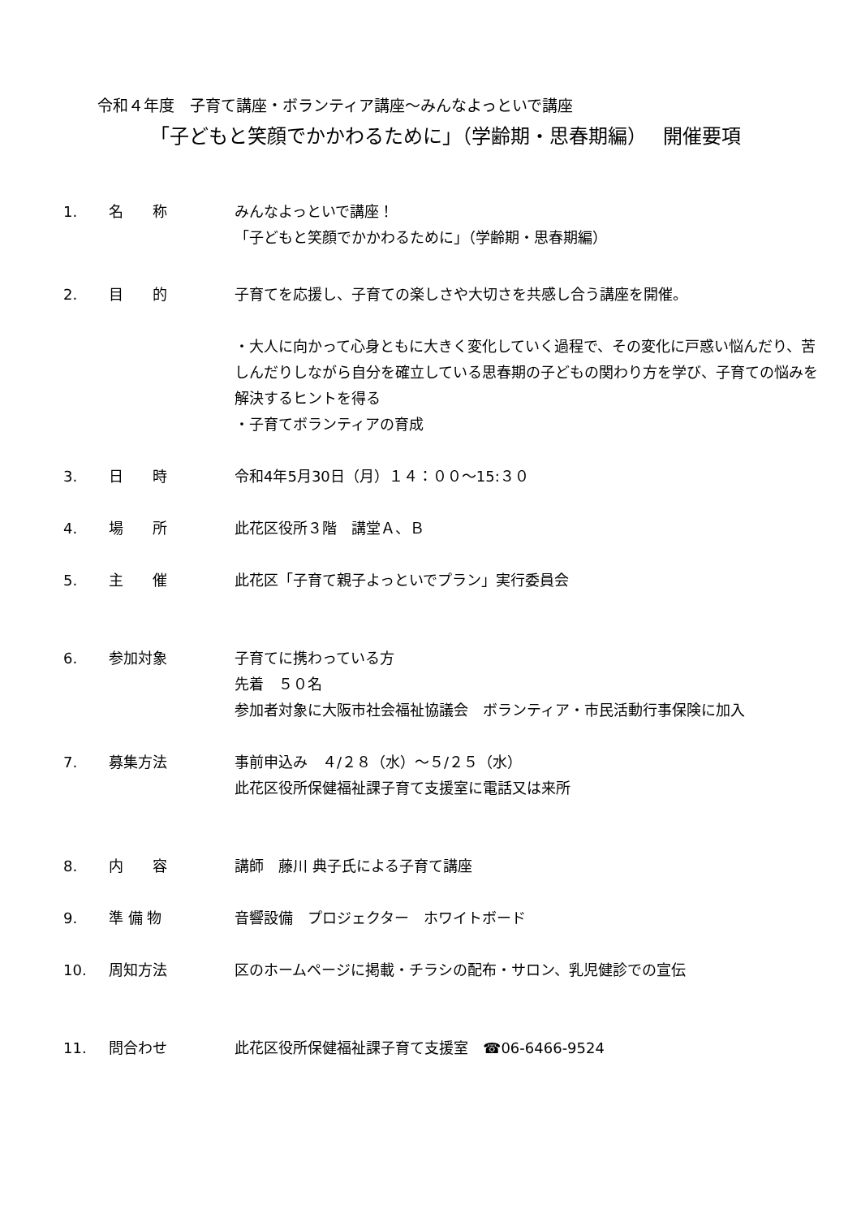令和４年度　子育て講座・ボランティア講座～みんなよっといで講座
「子どもと笑顔でかかわるために」（学齢期・思春期編）　 開催要項
1. 名　　称 みんなよっといで講座！
「子どもと笑顔でかかわるために」（学齢期・思春期編）
2. 目　　的 子育てを応援し、子育ての楽しさや大切さを共感し合う講座を開催。
・大人に向かって心身ともに大きく変化していく過程で、その変化に戸惑い悩んだり、苦しんだりしながら自分を確立している思春期の子どもの関わり方を学び、子育ての悩みを解決するヒントを得る
・子育てボランティアの育成
3. 日　　時 令和4年5月30日（月）１４：００～15:３０
4. 場　　所 此花区役所３階　講堂Ａ、Ｂ
5. 主　　催 此花区「子育て親子よっといでプラン」実行委員会
6. 参加対象 子育てに携わっている方
先着　５０名
参加者対象に大阪市社会福祉協議会　ボランティア・市民活動行事保険に加入
7. 募集方法 事前申込み　４/２８（水）～５/２５（水）
此花区役所保健福祉課子育て支援室に電話又は来所
8. 内　　容 講師　藤川 典子氏による子育て講座
9. 準 備 物 音響設備　プロジェクター　ホワイトボード
10. 周知方法 区のホームページに掲載・チラシの配布・サロン、乳児健診での宣伝
11. 問合わせ 此花区役所保健福祉課子育て支援室　☎06-6466-9524